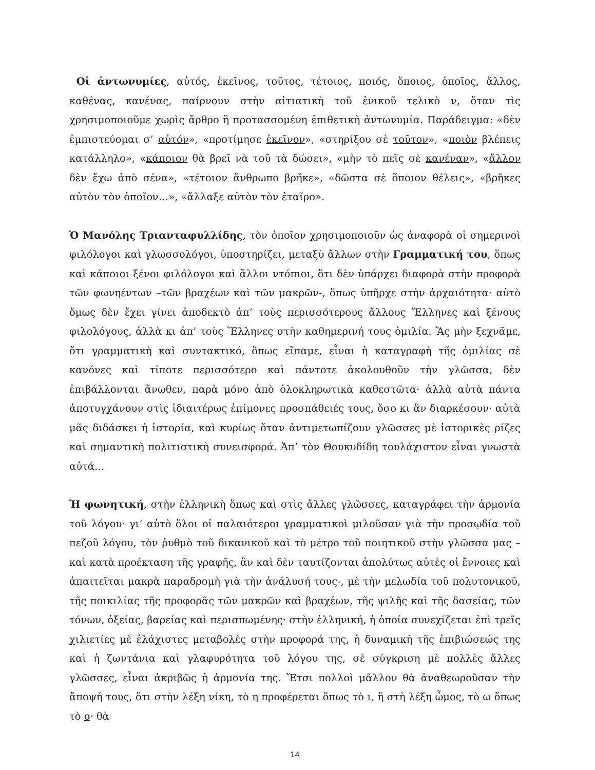Οἱ ἀντωνυμίες, αὐτός, ἐκεῖνος, τοῦτος, τέτοιος, ποιός, ὅποιος, ὁποῖος, ἄλλος, καθένας, κανένας, παίρνουν στὴν αἰτιατικὴ τοῦ ἑνικοῦ τελικὸ ν, ὅταν τὶς χρησιμοποιοῦμε χωρὶς ἄρθρο ἢ προτασσομένη ἐπιθετικὴ ἀντωνυμία. Παράδειγμα: «δὲν ἐμπιστεύομαι σ’ αὐτόν», «προτίμησε ἐκεῖνον», «στηρίξου σὲ τοῦτον», «ποιὸν βλέπεις κατάλληλο», «κάποιον θὰ βρεῖ νὰ τοῦ τὰ δώσει», «μὴν τὸ πεῖς σὲ κανέναν», «ἄλλον δὲν ἔχω ἀπὸ σένα», «τέτοιον ἄνθρωπο βρῆκε», «δῶστα σὲ ὅποιον θέλεις», «βρῆκες αὐτὸν τὸν ὁποῖον…», «ἄλλαξε αὐτὸν τὸν ἑταῖρο».
Ὁ Μανόλης Τριανταφυλλίδης, τὸν ὁποῖον χρησιμοποιοῦν ὡς ἀναφορὰ οἱ σημερινοὶ φιλόλογοι καὶ γλωσσολόγοι, ὑποστηρίζει, μεταξὺ ἄλλων στὴν Γραμματική του, ὅπως καὶ κάποιοι ξένοι φιλόλογοι καὶ ἄλλοι ντόπιοι, ὅτι δὲν ὑπάρχει διαφορὰ στὴν προφορὰ τῶν φωνηέντων –τῶν βραχέων καὶ τῶν μακρῶν-, ὅπως ὑπῆρχε στὴν ἀρχαιότητα· αὐτὸ ὅμως δὲν ἔχει γίνει ἀποδεκτὸ ἀπ’ τοὺς περισσότερους ἄλλους Ἕλληνες καὶ ξένους φιλολόγους, ἀλλὰ κι ἀπ’ τοὺς Ἕλληνες στὴν καθημερινή τους ὁμιλία. Ἂς μὴν ξεχνᾶμε, ὅτι γραμματικὴ καὶ συντακτικό, ὅπως εἴπαμε, εἶναι ἡ καταγραφὴ τῆς ὁμιλίας σὲ κανόνες καὶ τίποτε περισσότερο καὶ πάντοτε ἀκολουθοῦν τὴν γλῶσσα, δὲν ἐπιβάλλονται ἄνωθεν, παρὰ μόνο ἀπὸ ὁλοκληρωτικὰ καθεστῶτα· ἀλλὰ αὐτὰ πάντα ἀποτυγχάνουν στὶς ἰδιαιτέρως ἐπίμονες προσπάθειές τους, ὅσο κι ἂν διαρκέσουν· αὐτὰ μᾶς διδάσκει ἡ ἱστορία, καὶ κυρίως ὅταν ἀντιμετωπίζουν γλῶσσες μὲ ἱστορικὲς ρίζες καὶ σημαντικὴ πολιτιστικὴ συνεισφορά. Ἀπ’ τὸν Θουκυδίδη τουλάχιστον εἶναι γνωστὰ αὐτά…
Ἡ φωνητική, στὴν ἑλληνικὴ ὅπως καὶ στὶς ἄλλες γλῶσσες, καταγράφει τὴν ἁρμονία τοῦ λόγου· γι’ αὐτὸ ὅλοι οἱ παλαιότεροι γραμματικοὶ μιλοῦσαν γιὰ τὴν προσῳδία τοῦ πεζοῦ λόγου, τὸν ῥυθμὸ τοῦ δικανικοῦ καὶ τὸ μέτρο τοῦ ποιητικοῦ στὴν γλῶσσα μας –καὶ κατὰ προέκταση τῆς γραφῆς, ἂν καὶ δὲν ταυτίζονται ἀπολύτως αὐτὲς οἱ ἔννοιες καὶ ἀπαιτεῖται μακρὰ παραδρομὴ γιὰ τὴν ἀνάλυσή τους-, μὲ τὴν μελωδία τοῦ πολυτονικοῦ, τῆς ποικιλίας τῆς προφορᾶς τῶν μακρῶν καὶ βραχέων, τῆς ψιλῆς καὶ τῆς δασείας, τῶν τόνων, ὀξείας, βαρείας καὶ περισπωμένης· στὴν ἑλληνική, ἡ ὁποία συνεχίζεται ἐπὶ τρεῖς χιλιετίες μὲ ἐλάχιστες μεταβολὲς στὴν προφορά της, ἡ δυναμικὴ τῆς ἐπιβιώσεώς της καὶ ἡ ζωντάνια καὶ γλαφυρότητα τοῦ λόγου της, σὲ σύγκριση μὲ πολλὲς ἄλλες γλῶσσες, εἶναι ἀκριβῶς ἡ ἁρμονία της. Ἔτσι πολλοὶ μᾶλλον θὰ ἀναθεωροῦσαν τὴν ἄποψή τους, ὅτι στὴν λέξη νίκη, τὸ η προφέρεται ὅπως τὸ ι, ἢ στὴ λέξη ὦμος, τὸ ω ὅπως τὸ ο· θὰ
14